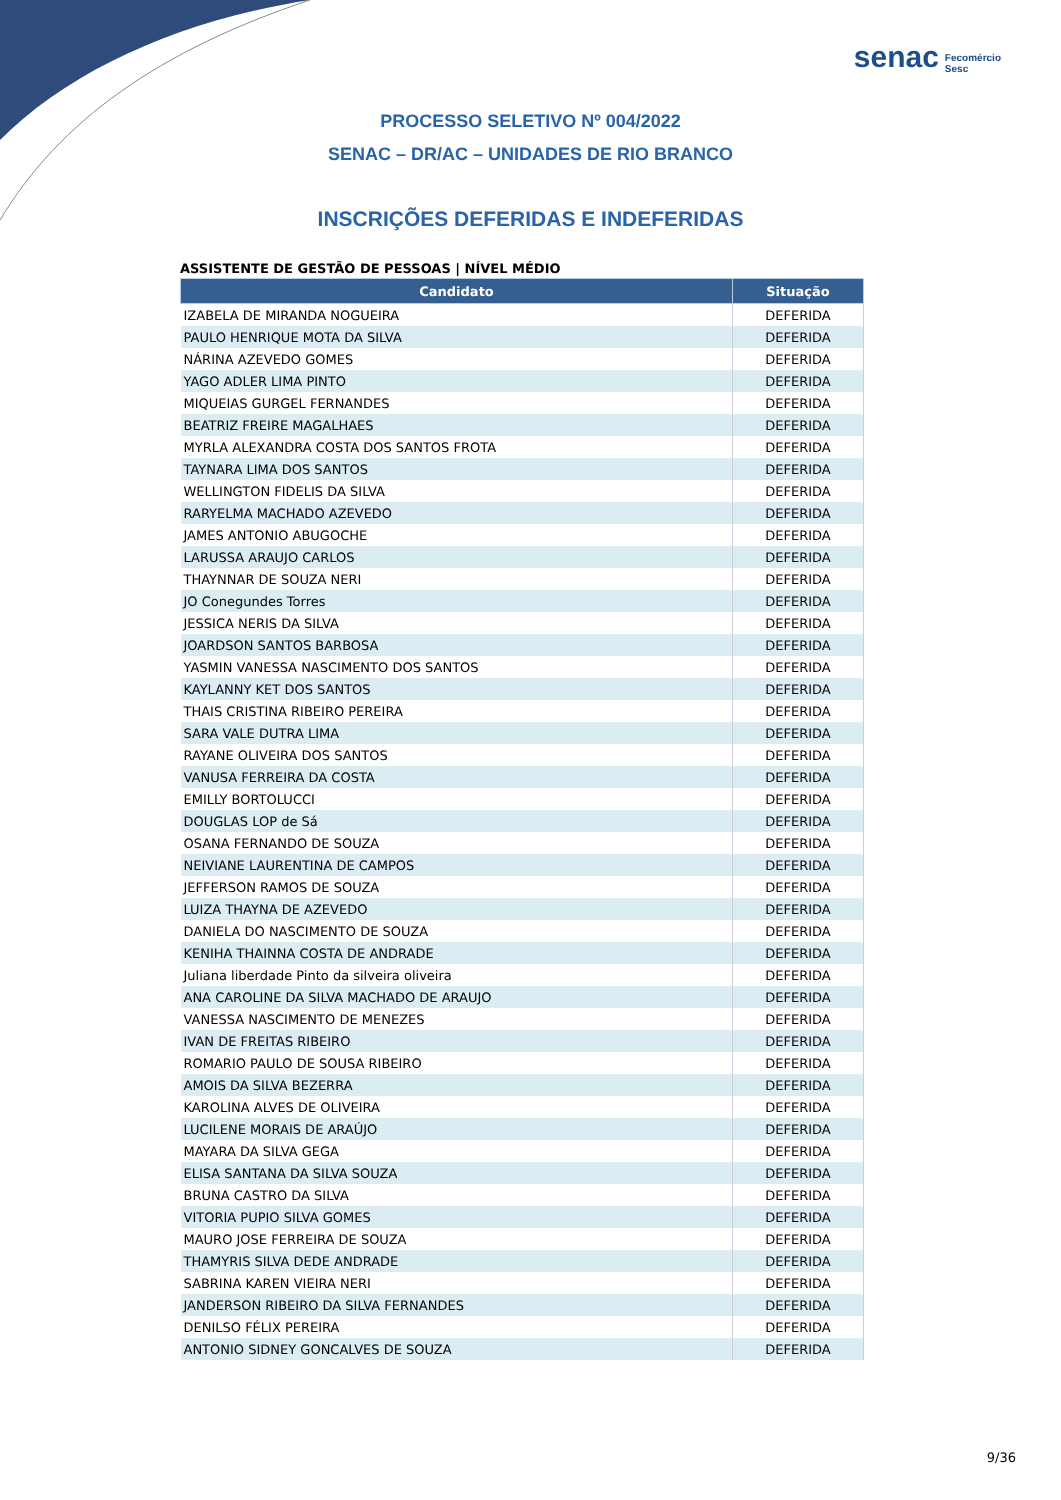senac Fecomércio
Sesc
PROCESSO SELETIVO Nº 004/2022
SENAC – DR/AC – UNIDADES DE RIO BRANCO
INSCRIÇÕES DEFERIDAS E INDEFERIDAS
ASSISTENTE DE GESTÃO DE PESSOAS | NÍVEL MÉDIO
| Candidato | Situação |
| --- | --- |
| IZABELA DE MIRANDA NOGUEIRA | DEFERIDA |
| PAULO HENRIQUE MOTA DA SILVA | DEFERIDA |
| NÁRINA AZEVEDO GOMES | DEFERIDA |
| YAGO ADLER LIMA PINTO | DEFERIDA |
| MIQUEIAS GURGEL FERNANDES | DEFERIDA |
| BEATRIZ FREIRE MAGALHAES | DEFERIDA |
| MYRLA ALEXANDRA COSTA DOS SANTOS FROTA | DEFERIDA |
| TAYNARA LIMA DOS SANTOS | DEFERIDA |
| WELLINGTON FIDELIS DA SILVA | DEFERIDA |
| RARYELMA MACHADO AZEVEDO | DEFERIDA |
| JAMES ANTONIO ABUGOCHE | DEFERIDA |
| LARUSSA ARAUJO CARLOS | DEFERIDA |
| THAYNNAR DE SOUZA NERI | DEFERIDA |
| JO Conegundes Torres | DEFERIDA |
| JESSICA NERIS DA SILVA | DEFERIDA |
| JOARDSON SANTOS BARBOSA | DEFERIDA |
| YASMIN VANESSA NASCIMENTO DOS SANTOS | DEFERIDA |
| KAYLANNY KET DOS SANTOS | DEFERIDA |
| THAIS CRISTINA RIBEIRO PEREIRA | DEFERIDA |
| SARA VALE DUTRA LIMA | DEFERIDA |
| RAYANE OLIVEIRA DOS SANTOS | DEFERIDA |
| VANUSA FERREIRA DA COSTA | DEFERIDA |
| EMILLY BORTOLUCCI | DEFERIDA |
| DOUGLAS LOP de Sá | DEFERIDA |
| OSANA FERNANDO DE SOUZA | DEFERIDA |
| NEIVIANE LAURENTINA DE CAMPOS | DEFERIDA |
| JEFFERSON RAMOS DE SOUZA | DEFERIDA |
| LUIZA THAYNA DE AZEVEDO | DEFERIDA |
| DANIELA DO NASCIMENTO DE SOUZA | DEFERIDA |
| KENIHA THAINNA COSTA DE ANDRADE | DEFERIDA |
| Juliana liberdade Pinto da silveira oliveira | DEFERIDA |
| ANA CAROLINE DA SILVA MACHADO DE ARAUJO | DEFERIDA |
| VANESSA NASCIMENTO DE MENEZES | DEFERIDA |
| IVAN DE FREITAS RIBEIRO | DEFERIDA |
| ROMARIO PAULO DE SOUSA RIBEIRO | DEFERIDA |
| AMOIS DA SILVA BEZERRA | DEFERIDA |
| KAROLINA ALVES DE OLIVEIRA | DEFERIDA |
| LUCILENE MORAIS DE ARAÚJO | DEFERIDA |
| MAYARA DA SILVA GEGA | DEFERIDA |
| ELISA SANTANA DA SILVA SOUZA | DEFERIDA |
| BRUNA CASTRO DA SILVA | DEFERIDA |
| VITORIA PUPIO SILVA GOMES | DEFERIDA |
| MAURO JOSE FERREIRA DE SOUZA | DEFERIDA |
| THAMYRIS SILVA DEDE ANDRADE | DEFERIDA |
| SABRINA KAREN VIEIRA NERI | DEFERIDA |
| JANDERSON RIBEIRO DA SILVA FERNANDES | DEFERIDA |
| DENILSO FÉLIX PEREIRA | DEFERIDA |
| ANTONIO SIDNEY GONCALVES DE SOUZA | DEFERIDA |
9/36